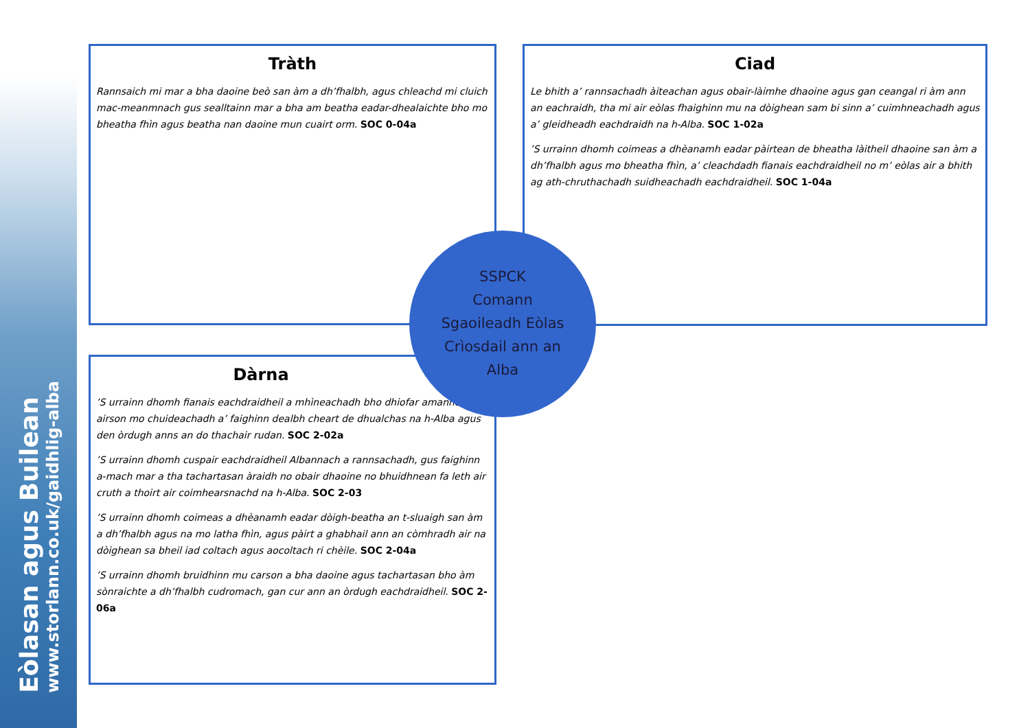Eòlasan agus Builean
www.storlann.co.uk/gaidhlig-alba
Tràth
Rannsaich mi mar a bha daoine beò san àm a dh’fhalbh, agus chleachd mi cluich mac-meanmnach gus sealltainn mar a bha am beatha eadar-dhealaichte bho mo bheatha fhìn agus beatha nan daoine mun cuairt orm. SOC 0-04a
Ciad
Le bhith a’ rannsachadh àiteachan agus obair-làimhe dhaoine agus gan ceangal ri àm ann an eachraidh, tha mi air eòlas fhaighinn mu na dòighean sam bi sinn a’ cuimhneachadh agus a’ gleidheadh eachdraidh na h-Alba. SOC 1-02a
’S urrainn dhomh coimeas a dhèanamh eadar pàirtean de bheatha làitheil dhaoine san àm a dh’fhalbh agus mo bheatha fhìn, a’ cleachdadh fianais eachdraidheil no m’ eòlas air a bhith ag ath-chruthachadh suidheachadh eachdraidheil. SOC 1-04a
Dàrna
’S urrainn dhomh fianais eachdraidheil a mhìneachadh bho dhiofar amannan, airson mo chuideachadh a’ faighinn dealbh cheart de dhualchas na h-Alba agus den òrdugh anns an do thachair rudan. SOC 2-02a
’S urrainn dhomh cuspair eachdraidheil Albannach a rannsachadh, gus faighinn a-mach mar a tha tachartasan àraidh no obair dhaoine no bhuidhnean fa leth air cruth a thoirt air coimhearsnachd na h-Alba. SOC 2-03
’S urrainn dhomh coimeas a dhèanamh eadar dòigh-beatha an t-sluaigh san àm a dh’fhalbh agus na mo latha fhìn, agus pàirt a ghabhail ann an còmhradh air na dòighean sa bheil iad coltach agus aocoltach ri chèile. SOC 2-04a
’S urrainn dhomh bruidhinn mu carson a bha daoine agus tachartasan bho àm sònraichte a dh’fhalbh cudromach, gan cur ann an òrdugh eachdraidheil. SOC 2-06a
SSPCK
Comann
Sgaoileadh Eòlas
Crìosdail ann an
Alba